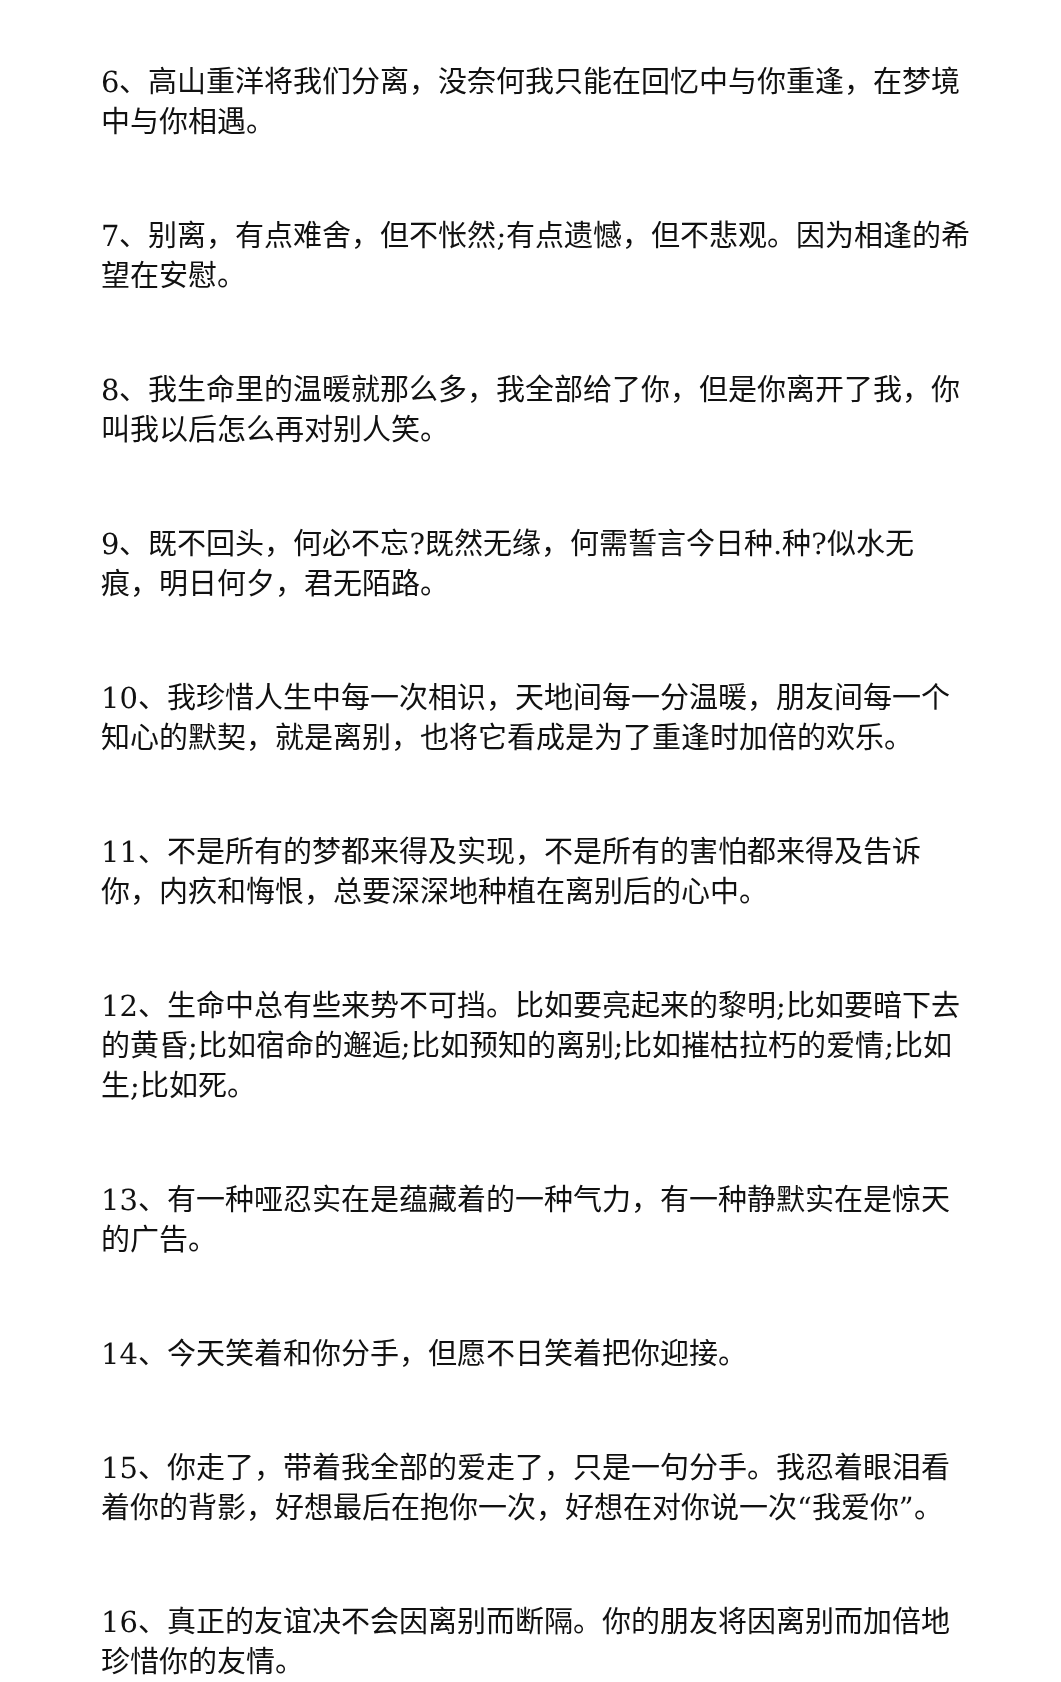6、高山重洋将我们分离，没奈何我只能在回忆中与你重逢，在梦境中与你相遇。
7、别离，有点难舍，但不怅然;有点遗憾，但不悲观。因为相逢的希望在安慰。
8、我生命里的温暖就那么多，我全部给了你，但是你离开了我，你叫我以后怎么再对别人笑。
9、既不回头，何必不忘?既然无缘，何需誓言今日种.种?似水无痕，明日何夕，君无陌路。
10、我珍惜人生中每一次相识，天地间每一分温暖，朋友间每一个知心的默契，就是离别，也将它看成是为了重逢时加倍的欢乐。
11、不是所有的梦都来得及实现，不是所有的害怕都来得及告诉你，内疚和悔恨，总要深深地种植在离别后的心中。
12、生命中总有些来势不可挡。比如要亮起来的黎明;比如要暗下去的黄昏;比如宿命的邂逅;比如预知的离别;比如摧枯拉朽的爱情;比如生;比如死。
13、有一种哑忍实在是蕴藏着的一种气力，有一种静默实在是惊天的广告。
14、今天笑着和你分手，但愿不日笑着把你迎接。
15、你走了，带着我全部的爱走了，只是一句分手。我忍着眼泪看着你的背影，好想最后在抱你一次，好想在对你说一次“我爱你”。
16、真正的友谊决不会因离别而断隔。你的朋友将因离别而加倍地珍惜你的友情。